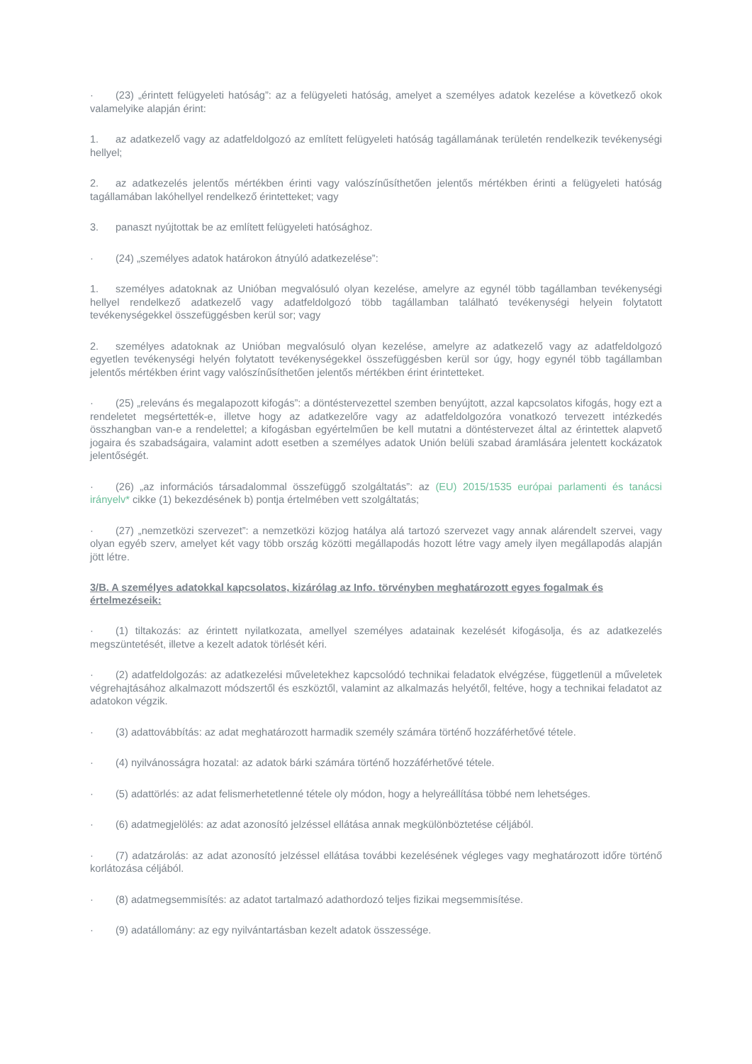· (23) „érintett felügyeleti hatóság”: az a felügyeleti hatóság, amelyet a személyes adatok kezelése a következő okok valamelyike alapján érint:
1. az adatkezelő vagy az adatfeldolgozó az említett felügyeleti hatóság tagállamának területén rendelkezik tevékenységi hellyel;
2. az adatkezelés jelentős mértékben érinti vagy valószínűsíthetően jelentős mértékben érinti a felügyeleti hatóság tagállamában lakóhellyel rendelkező érintetteket; vagy
3. panaszt nyújtottak be az említett felügyeleti hatósághoz.
· (24) „személyes adatok határokon átnyúló adatkezelése”:
1. személyes adatoknak az Unióban megvalósuló olyan kezelése, amelyre az egynél több tagállamban tevékenységi hellyel rendelkező adatkezelő vagy adatfeldolgozó több tagállamban található tevékenységi helyein folytatott tevékenységekkel összefüggésben kerül sor; vagy
2. személyes adatoknak az Unióban megvalósuló olyan kezelése, amelyre az adatkezelő vagy az adatfeldolgozó egyetlen tevékenységi helyén folytatott tevékenységekkel összefüggésben kerül sor úgy, hogy egynél több tagállamban jelentős mértékben érint vagy valószínűsíthetően jelentős mértékben érint érintetteket.
· (25) „releváns és megalapozott kifogás”: a döntéstervezettel szemben benyújtott, azzal kapcsolatos kifogás, hogy ezt a rendeletet megsértették-e, illetve hogy az adatkezelőre vagy az adatfeldolgozóra vonatkozó tervezett intézkedés összhangban van-e a rendelettel; a kifogásban egyértelműen be kell mutatni a döntéstervezet által az érintettek alapvető jogaira és szabadságaira, valamint adott esetben a személyes adatok Unión belüli szabad áramlására jelentett kockázatok jelentőségét.
· (26) „az információs társadalommal összefüggő szolgáltatás”: az (EU) 2015/1535 európai parlamenti és tanácsi irányelv* cikke (1) bekezdésének b) pontja értelmében vett szolgáltatás;
· (27) „nemzetközi szervezet”: a nemzetközi közjog hatálya alá tartozó szervezet vagy annak alárendelt szervei, vagy olyan egyéb szerv, amelyet két vagy több ország közötti megállapodás hozott létre vagy amely ilyen megállapodás alapján jött létre.
3/B. A személyes adatokkal kapcsolatos, kizárólag az Info. törvényben meghatározott egyes fogalmak és értelmezéseik:
· (1) tiltakozás: az érintett nyilatkozata, amellyel személyes adatainak kezelését kifogásolja, és az adatkezelés megszüntetését, illetve a kezelt adatok törlését kéri.
· (2) adatfeldolgozás: az adatkezelési műveletekhez kapcsolódó technikai feladatok elvégzése, függetlenül a műveletek végrehajtásához alkalmazott módszertől és eszköztől, valamint az alkalmazás helyétől, feltéve, hogy a technikai feladatot az adatokon végzik.
· (3) adattovábbítás: az adat meghatározott harmadik személy számára történő hozzáférhetővé tétele.
· (4) nyilvánosságra hozatal: az adatok bárki számára történő hozzáférhetővé tétele.
· (5) adattörlés: az adat felismerhetetlenné tétele oly módon, hogy a helyreállítása többé nem lehetséges.
· (6) adatmegjelölés: az adat azonosító jelzéssel ellátása annak megkülönböztetése céljából.
· (7) adatzárolás: az adat azonosító jelzéssel ellátása további kezelésének végleges vagy meghatározott időre történő korlátozása céljából.
· (8) adatmegsemmisítés: az adatot tartalmazó adathordozó teljes fizikai megsemmisítése.
· (9) adatállomány: az egy nyilvántartásban kezelt adatok összessége.